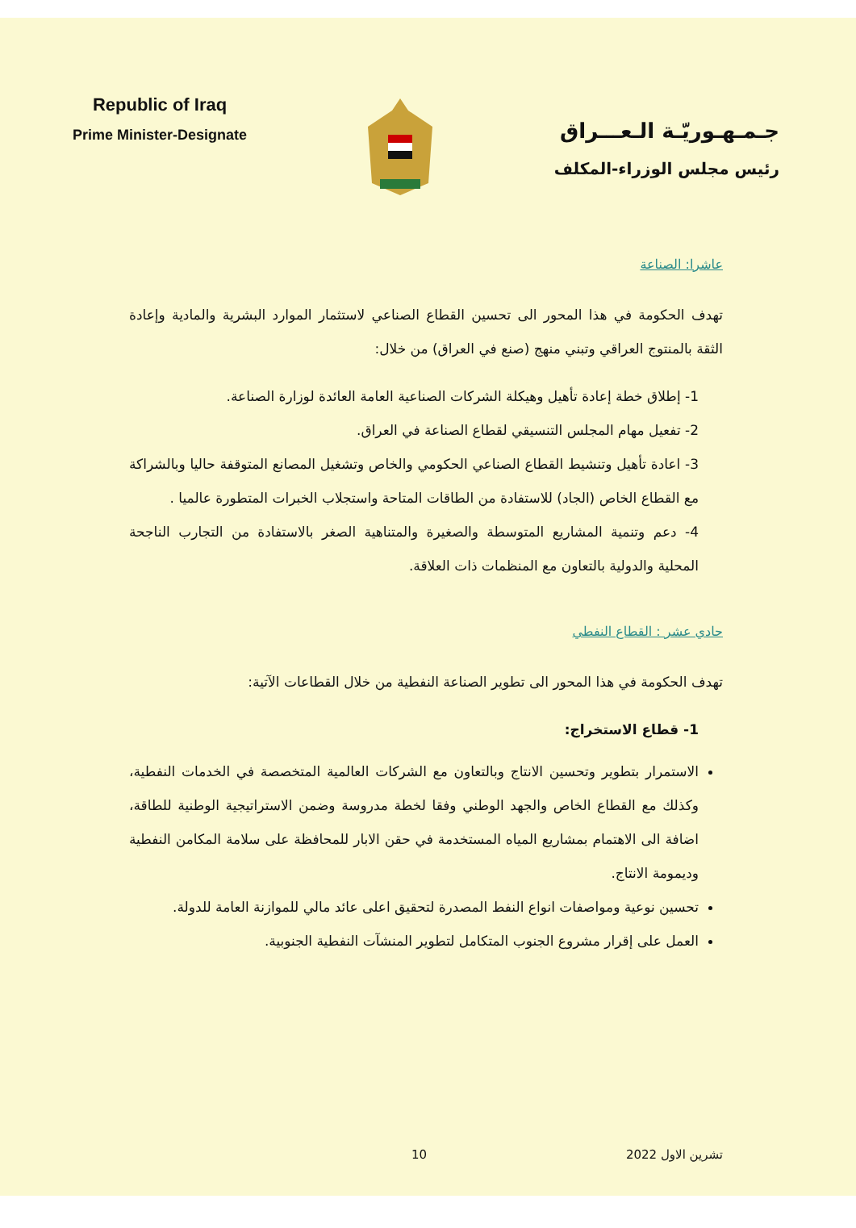Republic of Iraq
Prime Minister-Designate
جـمـهـوريّـة الـعـــراق
رئيس مجلس الوزراء-المكلف
عاشرا: الصناعة
تهدف الحكومة في هذا المحور الى تحسين القطاع الصناعي لاستثمار الموارد البشرية والمادية وإعادة الثقة بالمنتوج العراقي وتبني منهج (صنع في العراق) من خلال:
1- إطلاق خطة إعادة تأهيل وهيكلة الشركات الصناعية العامة العائدة لوزارة الصناعة.
2- تفعيل مهام المجلس التنسيقي لقطاع الصناعة في العراق.
3- اعادة تأهيل وتنشيط القطاع الصناعي الحكومي والخاص وتشغيل المصانع المتوقفة حاليا وبالشراكة مع القطاع الخاص (الجاد) للاستفادة من الطاقات المتاحة واستجلاب الخبرات المتطورة عالميا .
4- دعم وتنمية المشاريع المتوسطة والصغيرة والمتناهية الصغر بالاستفادة من التجارب الناجحة المحلية والدولية بالتعاون مع المنظمات ذات العلاقة.
حادي عشر : القطاع النفطي
تهدف الحكومة في هذا المحور الى تطوير الصناعة النفطية من خلال القطاعات الآتية:
1- قطاع الاستخراج:
الاستمرار بتطوير وتحسين الانتاج وبالتعاون مع الشركات العالمية المتخصصة في الخدمات النفطية، وكذلك مع القطاع الخاص والجهد الوطني وفقا لخطة مدروسة وضمن الاستراتيجية الوطنية للطاقة، اضافة الى الاهتمام بمشاريع المياه المستخدمة في حقن الابار للمحافظة على سلامة المكامن النفطية وديمومة الانتاج.
تحسين نوعية ومواصفات انواع النفط المصدرة لتحقيق اعلى عائد مالي للموازنة العامة للدولة.
العمل على إقرار مشروع الجنوب المتكامل لتطوير المنشآت النفطية الجنوبية.
تشرين الاول 2022 10